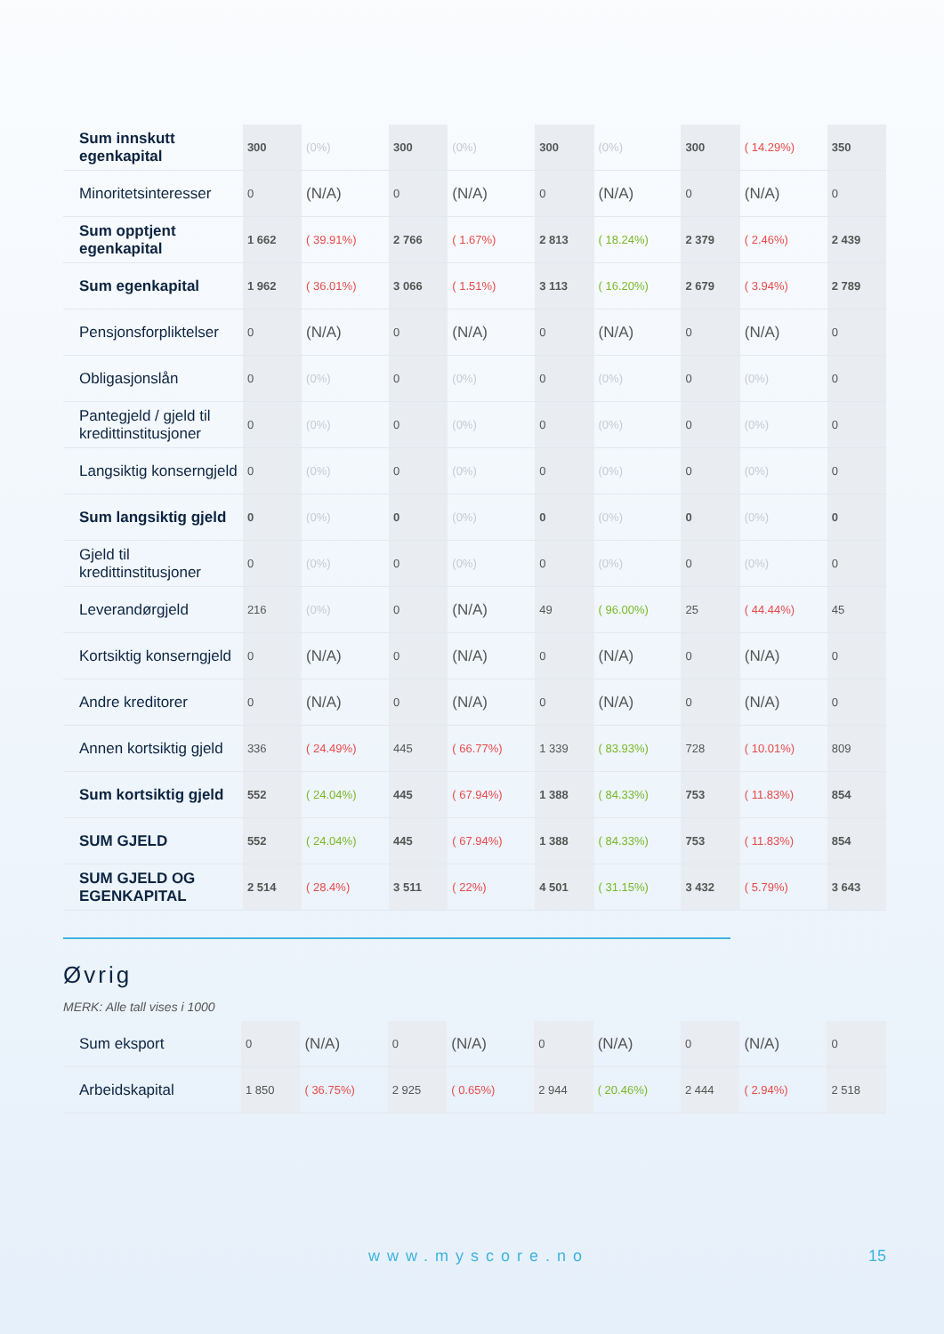| Sum innskutt egenkapital | 300 | (0%) | 300 | (0%) | 300 | (0%) | 300 | ( 14.29%) | 350 |
| Minoritetsinteresser | 0 | (N/A) | 0 | (N/A) | 0 | (N/A) | 0 | (N/A) | 0 |
| Sum opptjent egenkapital | 1 662 | ( 39.91%) | 2 766 | ( 1.67%) | 2 813 | ( 18.24%) | 2 379 | ( 2.46%) | 2 439 |
| Sum egenkapital | 1 962 | ( 36.01%) | 3 066 | ( 1.51%) | 3 113 | ( 16.20%) | 2 679 | ( 3.94%) | 2 789 |
| Pensjonsforpliktelser | 0 | (N/A) | 0 | (N/A) | 0 | (N/A) | 0 | (N/A) | 0 |
| Obligasjonslån | 0 | (0%) | 0 | (0%) | 0 | (0%) | 0 | (0%) | 0 |
| Pantegjeld / gjeld til kredittinstitusjoner | 0 | (0%) | 0 | (0%) | 0 | (0%) | 0 | (0%) | 0 |
| Langsiktig konserngjeld | 0 | (0%) | 0 | (0%) | 0 | (0%) | 0 | (0%) | 0 |
| Sum langsiktig gjeld | 0 | (0%) | 0 | (0%) | 0 | (0%) | 0 | (0%) | 0 |
| Gjeld til kredittinstitusjoner | 0 | (0%) | 0 | (0%) | 0 | (0%) | 0 | (0%) | 0 |
| Leverandørgjeld | 216 | (0%) | 0 | (N/A) | 49 | ( 96.00%) | 25 | ( 44.44%) | 45 |
| Kortsiktig konserngjeld | 0 | (N/A) | 0 | (N/A) | 0 | (N/A) | 0 | (N/A) | 0 |
| Andre kreditorer | 0 | (N/A) | 0 | (N/A) | 0 | (N/A) | 0 | (N/A) | 0 |
| Annen kortsiktig gjeld | 336 | ( 24.49%) | 445 | ( 66.77%) | 1 339 | ( 83.93%) | 728 | ( 10.01%) | 809 |
| Sum kortsiktig gjeld | 552 | ( 24.04%) | 445 | ( 67.94%) | 1 388 | ( 84.33%) | 753 | ( 11.83%) | 854 |
| SUM GJELD | 552 | ( 24.04%) | 445 | ( 67.94%) | 1 388 | ( 84.33%) | 753 | ( 11.83%) | 854 |
| SUM GJELD OG EGENKAPITAL | 2 514 | ( 28.4%) | 3 511 | ( 22%) | 4 501 | ( 31.15%) | 3 432 | ( 5.79%) | 3 643 |
Øvrig
MERK: Alle tall vises i 1000
| Sum eksport | 0 | (N/A) | 0 | (N/A) | 0 | (N/A) | 0 | (N/A) | 0 |
| Arbeidskapital | 1 850 | ( 36.75%) | 2 925 | ( 0.65%) | 2 944 | ( 20.46%) | 2 444 | ( 2.94%) | 2 518 |
www.myscore.no 15